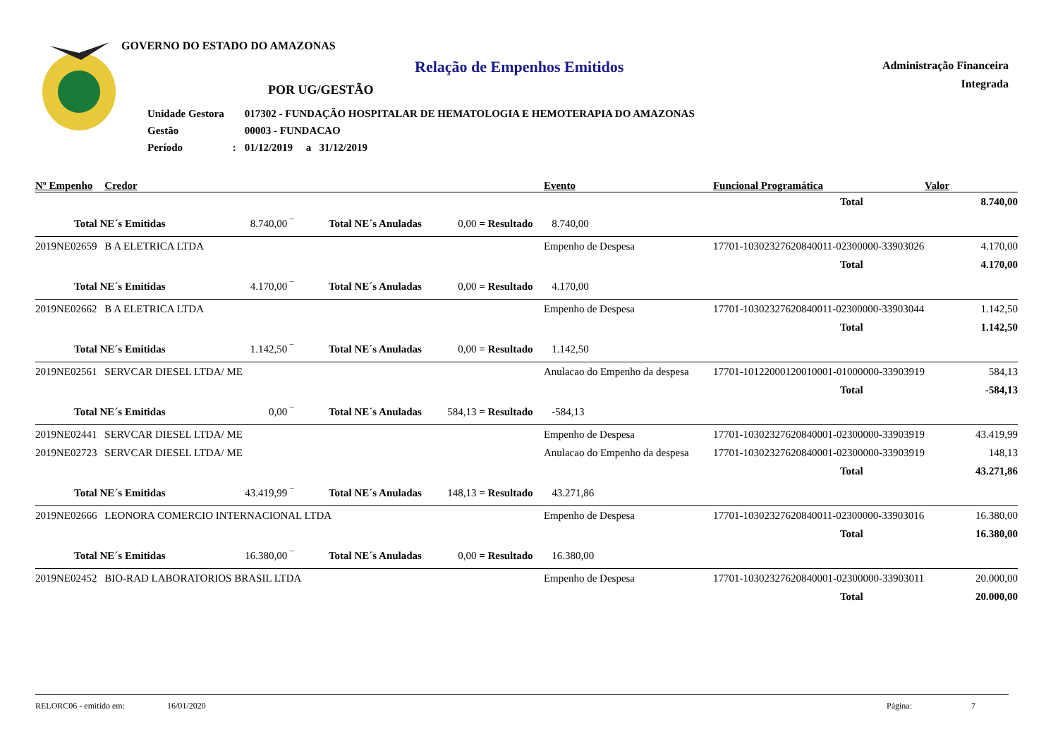GOVERNO DO ESTADO DO AMAZONAS
Relação de Empenhos Emitidos
Administração Financeira
Integrada
POR UG/GESTÃO
| Unidade Gestora | | 017302 - FUNDAÇÃO HOSPITALAR DE HEMATOLOGIA E HEMOTERAPIA DO AMAZONAS |
| Gestão | | 00003 - FUNDACAO |
| Período | : | 01/12/2019 a 31/12/2019 |
| Nº Empenho | Credor | | | | | Evento | Funcional Programática | Valor |
| --- | --- | --- | --- | --- | --- | --- | --- | --- |
| | | | | | | | Total | 8.740,00 |
| Total NE´s Emitidas | | 8.740,00 ‾ | Total NE´s Anuladas | 0,00 | = Resultado | 8.740,00 | | |
| 2019NE02659 | B A ELETRICA LTDA | | | | | Empenho de Despesa | 17701-10302327620840011-02300000-33903026 | 4.170,00 |
| | | | | | | | Total | 4.170,00 |
| Total NE´s Emitidas | | 4.170,00 ‾ | Total NE´s Anuladas | 0,00 | = Resultado | 4.170,00 | | |
| 2019NE02662 | B A ELETRICA LTDA | | | | | Empenho de Despesa | 17701-10302327620840011-02300000-33903044 | 1.142,50 |
| | | | | | | | Total | 1.142,50 |
| Total NE´s Emitidas | | 1.142,50 ‾ | Total NE´s Anuladas | 0,00 | = Resultado | 1.142,50 | | |
| 2019NE02561 | SERVCAR DIESEL LTDA/ ME | | | | | Anulacao do Empenho da despesa | 17701-10122000120010001-01000000-33903919 | 584,13 |
| | | | | | | | Total | -584,13 |
| Total NE´s Emitidas | | 0,00 ‾ | Total NE´s Anuladas | 584,13 | = Resultado | -584,13 | | |
| 2019NE02441 | SERVCAR DIESEL LTDA/ ME | | | | | Empenho de Despesa | 17701-10302327620840001-02300000-33903919 | 43.419,99 |
| 2019NE02723 | SERVCAR DIESEL LTDA/ ME | | | | | Anulacao do Empenho da despesa | 17701-10302327620840001-02300000-33903919 | 148,13 |
| | | | | | | | Total | 43.271,86 |
| Total NE´s Emitidas | | 43.419,99 ‾ | Total NE´s Anuladas | 148,13 | = Resultado | 43.271,86 | | |
| 2019NE02666 | LEONORA COMERCIO INTERNACIONAL LTDA | | | | | Empenho de Despesa | 17701-10302327620840011-02300000-33903016 | 16.380,00 |
| | | | | | | | Total | 16.380,00 |
| Total NE´s Emitidas | | 16.380,00 ‾ | Total NE´s Anuladas | 0,00 | = Resultado | 16.380,00 | | |
| 2019NE02452 | BIO-RAD LABORATORIOS BRASIL LTDA | | | | | Empenho de Despesa | 17701-10302327620840001-02300000-33903011 | 20.000,00 |
| | | | | | | | Total | 20.000,00 |
RELORC06 - emitido em: 16/01/2020 Página: 7